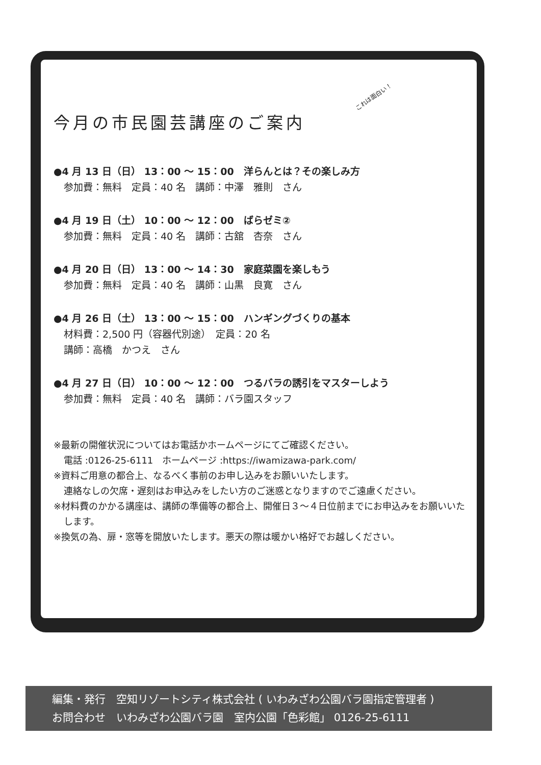これは面白い！
今月の市民園芸講座のご案内
●4 月 13 日（日） 13：00 ～ 15：00　洋らんとは？その楽しみ方
参加費：無料　定員：40 名　講師：中澤　雅則　さん
●4 月 19 日（土） 10：00 ～ 12：00　ばらゼミ②
参加費：無料　定員：40 名　講師：古舘　杏奈　さん
●4 月 20 日（日） 13：00 ～ 14：30　家庭菜園を楽しもう
参加費：無料　定員：40 名　講師：山黒　良寛　さん
●4 月 26 日（土） 13：00 ～ 15：00　ハンギングづくりの基本
材料費：2,500 円（容器代別途）　定員：20 名
講師：高橋　かつえ　さん
●4 月 27 日（日） 10：00 ～ 12：00　つるバラの誘引をマスターしよう
参加費：無料　定員：40 名　講師：バラ園スタッフ
※最新の開催状況についてはお電話かホームページにてご確認ください。
電話 :0126-25-6111　ホームページ :https://iwamizawa-park.com/
※資料ご用意の都合上、なるべく事前のお申し込みをお願いいたします。
連絡なしの欠席・遅刻はお申込みをしたい方のご迷惑となりますのでご遠慮ください。
※材料費のかかる講座は、講師の準備等の都合上、開催日３～４日位前までにお申込みをお願いいたします。
※換気の為、扉・窓等を開放いたします。悪天の際は暖かい格好でお越しください。
編集・発行　空知リゾートシティ株式会社 ( いわみざわ公園バラ園指定管理者 )
お問合わせ　いわみざわ公園バラ園　室内公園「色彩館」 0126-25-6111